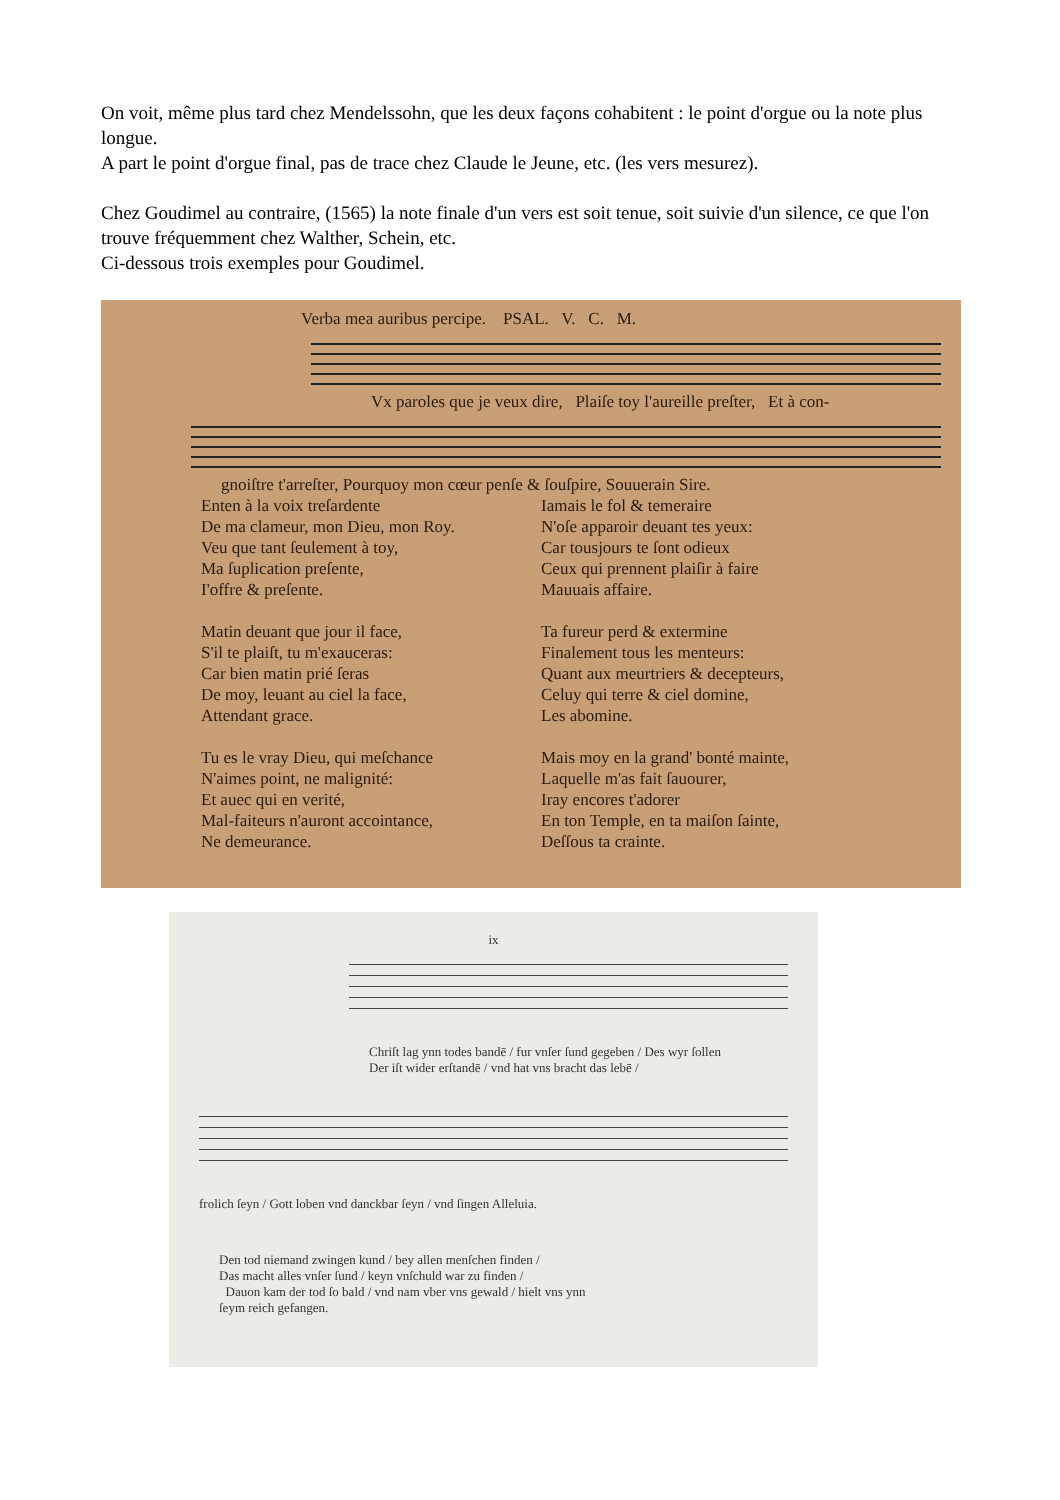On voit, même plus tard chez Mendelssohn, que les deux façons cohabitent : le point d'orgue ou la note plus longue.
A part le point d'orgue final, pas de trace chez Claude le Jeune, etc. (les vers mesurez).
Chez Goudimel au contraire, (1565) la note finale d'un vers est soit tenue, soit suivie d'un silence, ce que l'on trouve fréquemment chez Walther, Schein, etc.
Ci-dessous trois exemples pour Goudimel.
Verba mea auribus percipe. PSAL. V. C. M.
Vx paroles que je veux dire, Plaiſe toy l'aureille preſter, Et à con-
gnoiſtre t'arreſter, Pourquoy mon cœur penſe & ſouſpire, Souuerain Sire.
Enten à la voix treſardente
De ma clameur, mon Dieu, mon Roy.
Veu que tant ſeulement à toy,
Ma ſuplication preſente,
I'offre & preſente.
Matin deuant que jour il face,
S'il te plaiſt, tu m'exauceras:
Car bien matin prié ſeras
De moy, leuant au ciel la face,
Attendant grace.
Tu es le vray Dieu, qui meſchance
N'aimes point, ne malignité:
Et auec qui en verité,
Mal-faiteurs n'auront accointance,
Ne demeurance.
Iamais le fol & temeraire
N'oſe apparoir deuant tes yeux:
Car tousjours te ſont odieux
Ceux qui prennent plaiſir à faire
Mauuais affaire.
Ta fureur perd & extermine
Finalement tous les menteurs:
Quant aux meurtriers & decepteurs,
Celuy qui terre & ciel domine,
Les abomine.
Mais moy en la grand' bonté mainte,
Laquelle m'as fait ſauourer,
Iray encores t'adorer
En ton Temple, en ta maiſon ſainte,
Deſſous ta crainte.
ix
Chriſt lag ynn todes bandē / fur vnſer ſund gegeben / Des wyr ſollen
Der iſt wider erſtandē / vnd hat vns bracht das lebē /
frolich ſeyn / Gott loben vnd danckbar ſeyn / vnd ſingen Alleluia.
Den tod niemand zwingen kund / bey allen menſchen finden /
Das macht alles vnſer ſund / keyn vnſchuld war zu finden /
Dauon kam der tod ſo bald / vnd nam vber vns gewald / hielt vns ynn
ſeym reich gefangen.